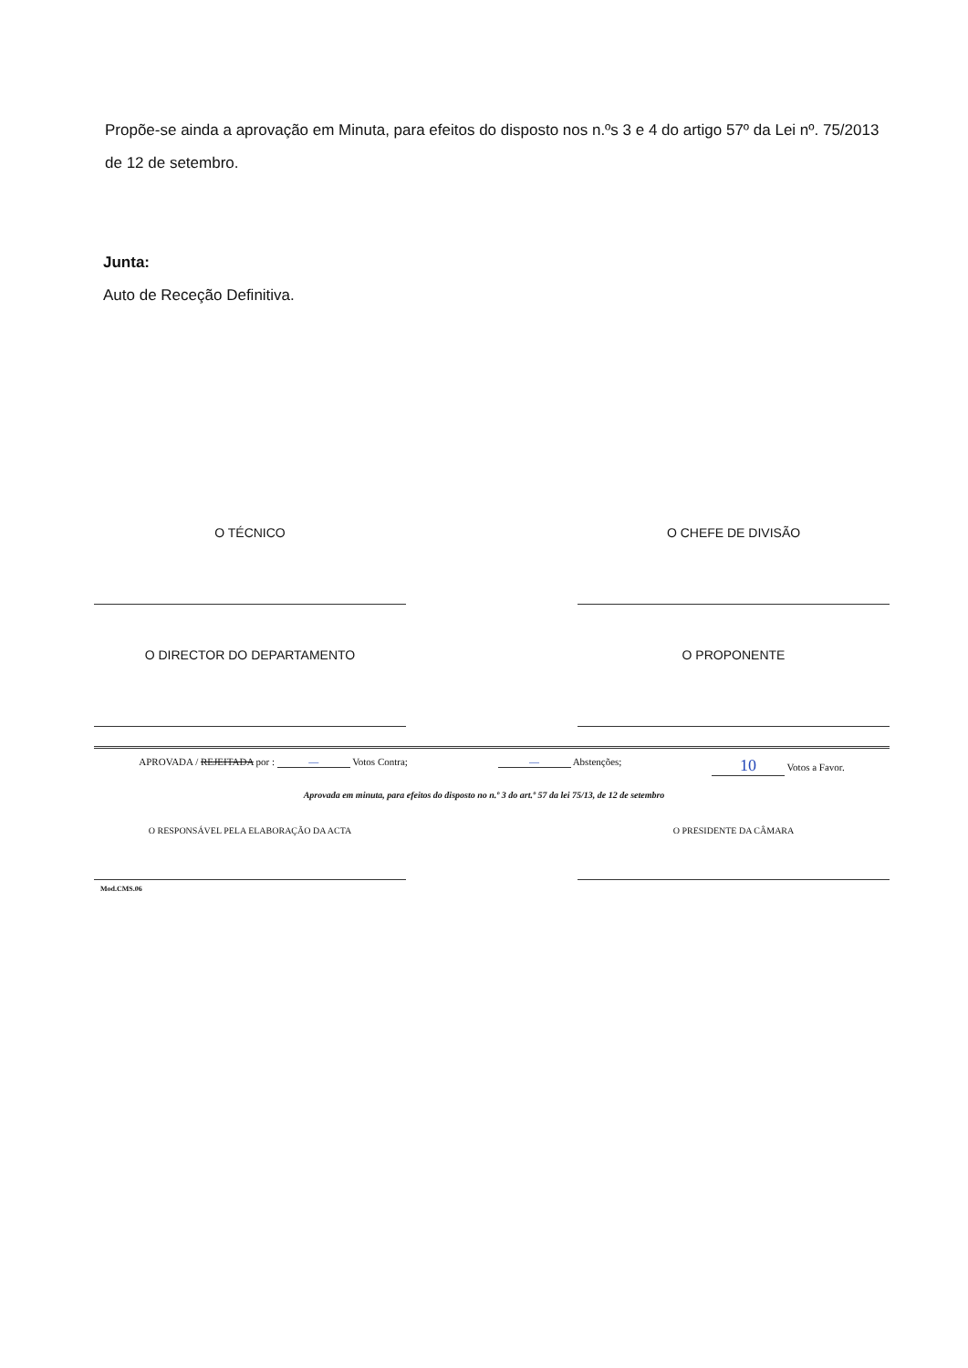Propõe-se ainda a aprovação em Minuta, para efeitos do disposto nos n.ºs 3 e 4 do artigo 57º da Lei nº. 75/2013 de 12 de setembro.
Junta:
Auto de Receção Definitiva.
O TÉCNICO O CHEFE DE DIVISÃO
O DIRECTOR DO DEPARTAMENTO O PROPONENTE
APROVADA / REJEITADA por : — Votos Contra; — Abstenções; 10 Votos a Favor.
Aprovada em minuta, para efeitos do disposto no n.º 3 do art.º 57 da lei 75/13, de 12 de setembro
O RESPONSÁVEL PELA ELABORAÇÃO DA ACTA O PRESIDENTE DA CÂMARA
Mod.CMS.06